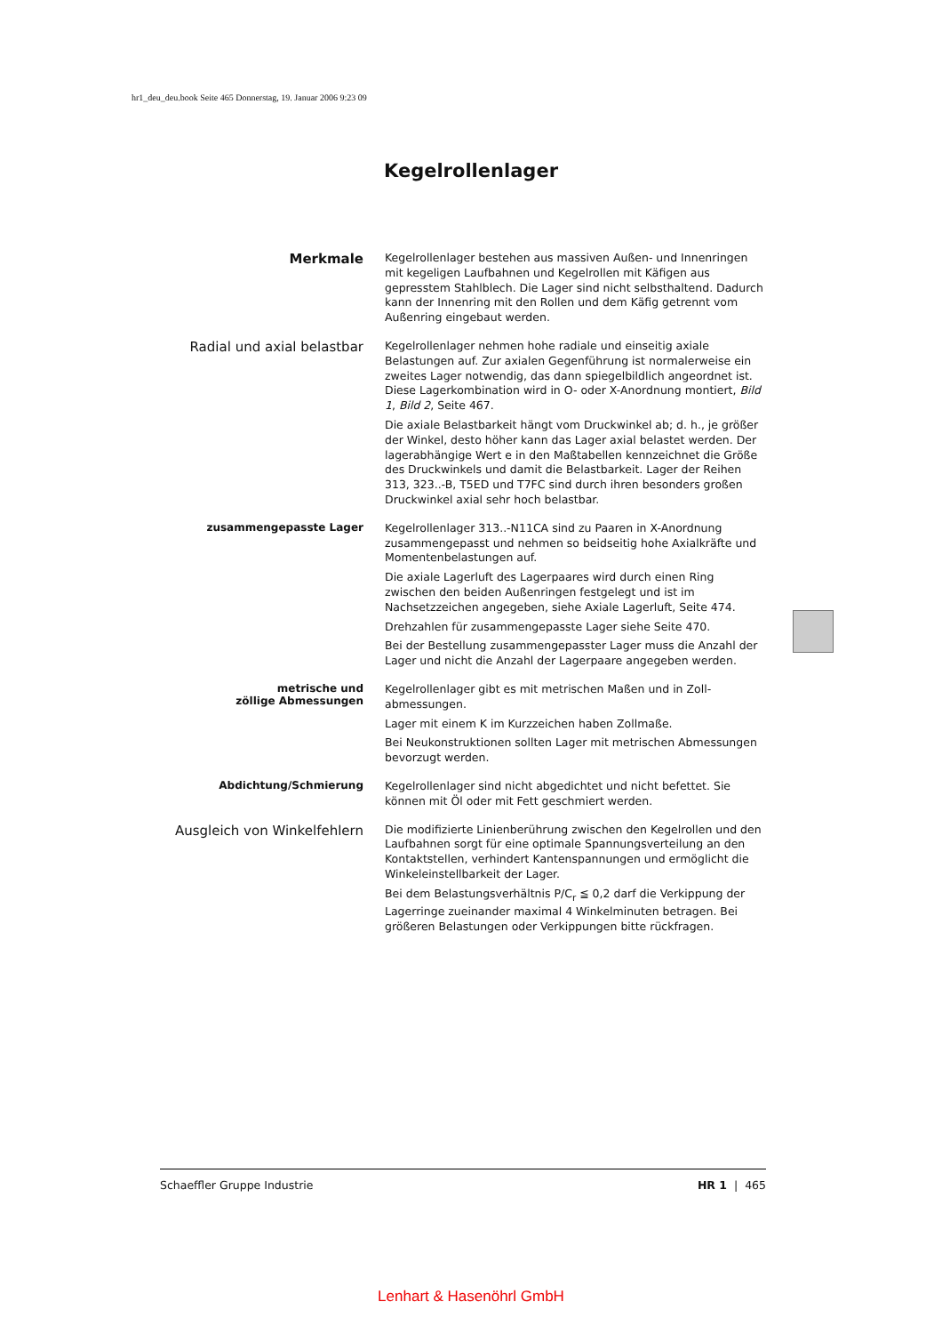hr1_deu_deu.book Seite 465 Donnerstag, 19. Januar 2006 9:23 09
Kegelrollenlager
Merkmale
Kegelrollenlager bestehen aus massiven Außen- und Innenringen mit kegeligen Laufbahnen und Kegelrollen mit Käfigen aus gepresstem Stahlblech. Die Lager sind nicht selbsthaltend. Dadurch kann der Innenring mit den Rollen und dem Käfig getrennt vom Außenring eingebaut werden.
Radial und axial belastbar
Kegelrollenlager nehmen hohe radiale und einseitig axiale Belastungen auf. Zur axialen Gegenführung ist normalerweise ein zweites Lager notwendig, das dann spiegelbildlich angeordnet ist. Diese Lagerkombination wird in O- oder X-Anordnung montiert, Bild 1, Bild 2, Seite 467.
Die axiale Belastbarkeit hängt vom Druckwinkel ab; d. h., je größer der Winkel, desto höher kann das Lager axial belastet werden. Der lagerabhängige Wert e in den Maßtabellen kennzeichnet die Größe des Druckwinkels und damit die Belastbarkeit. Lager der Reihen 313, 323..-B, T5ED und T7FC sind durch ihren besonders großen Druckwinkel axial sehr hoch belastbar.
zusammengepasste Lager
Kegelrollenlager 313..-N11CA sind zu Paaren in X-Anordnung zusammengepasst und nehmen so beidseitig hohe Axialkräfte und Momentenbelastungen auf.
Die axiale Lagerluft des Lagerpaares wird durch einen Ring zwischen den beiden Außenringen festgelegt und ist im Nachsetzzeichen angegeben, siehe Axiale Lagerluft, Seite 474.
Drehzahlen für zusammengepasste Lager siehe Seite 470.
Bei der Bestellung zusammengepasster Lager muss die Anzahl der Lager und nicht die Anzahl der Lagerpaare angegeben werden.
metrische und
zöllige Abmessungen
Kegelrollenlager gibt es mit metrischen Maßen und in Zoll-abmessungen.
Lager mit einem K im Kurzzeichen haben Zollmaße.
Bei Neukonstruktionen sollten Lager mit metrischen Abmessungen bevorzugt werden.
Abdichtung/Schmierung
Kegelrollenlager sind nicht abgedichtet und nicht befettet. Sie können mit Öl oder mit Fett geschmiert werden.
Ausgleich von Winkelfehlern
Die modifizierte Linienberührung zwischen den Kegelrollen und den Laufbahnen sorgt für eine optimale Spannungsverteilung an den Kontaktstellen, verhindert Kantenspannungen und ermöglicht die Winkeleinstellbarkeit der Lager.
Bei dem Belastungsverhältnis P/C<sub>r</sub> ≦ 0,2 darf die Verkippung der Lagerringe zueinander maximal 4 Winkelminuten betragen. Bei größeren Belastungen oder Verkippungen bitte rückfragen.
Schaeffler Gruppe Industrie HR 1 | 465
Lenhart & Hasenöhrl GmbH